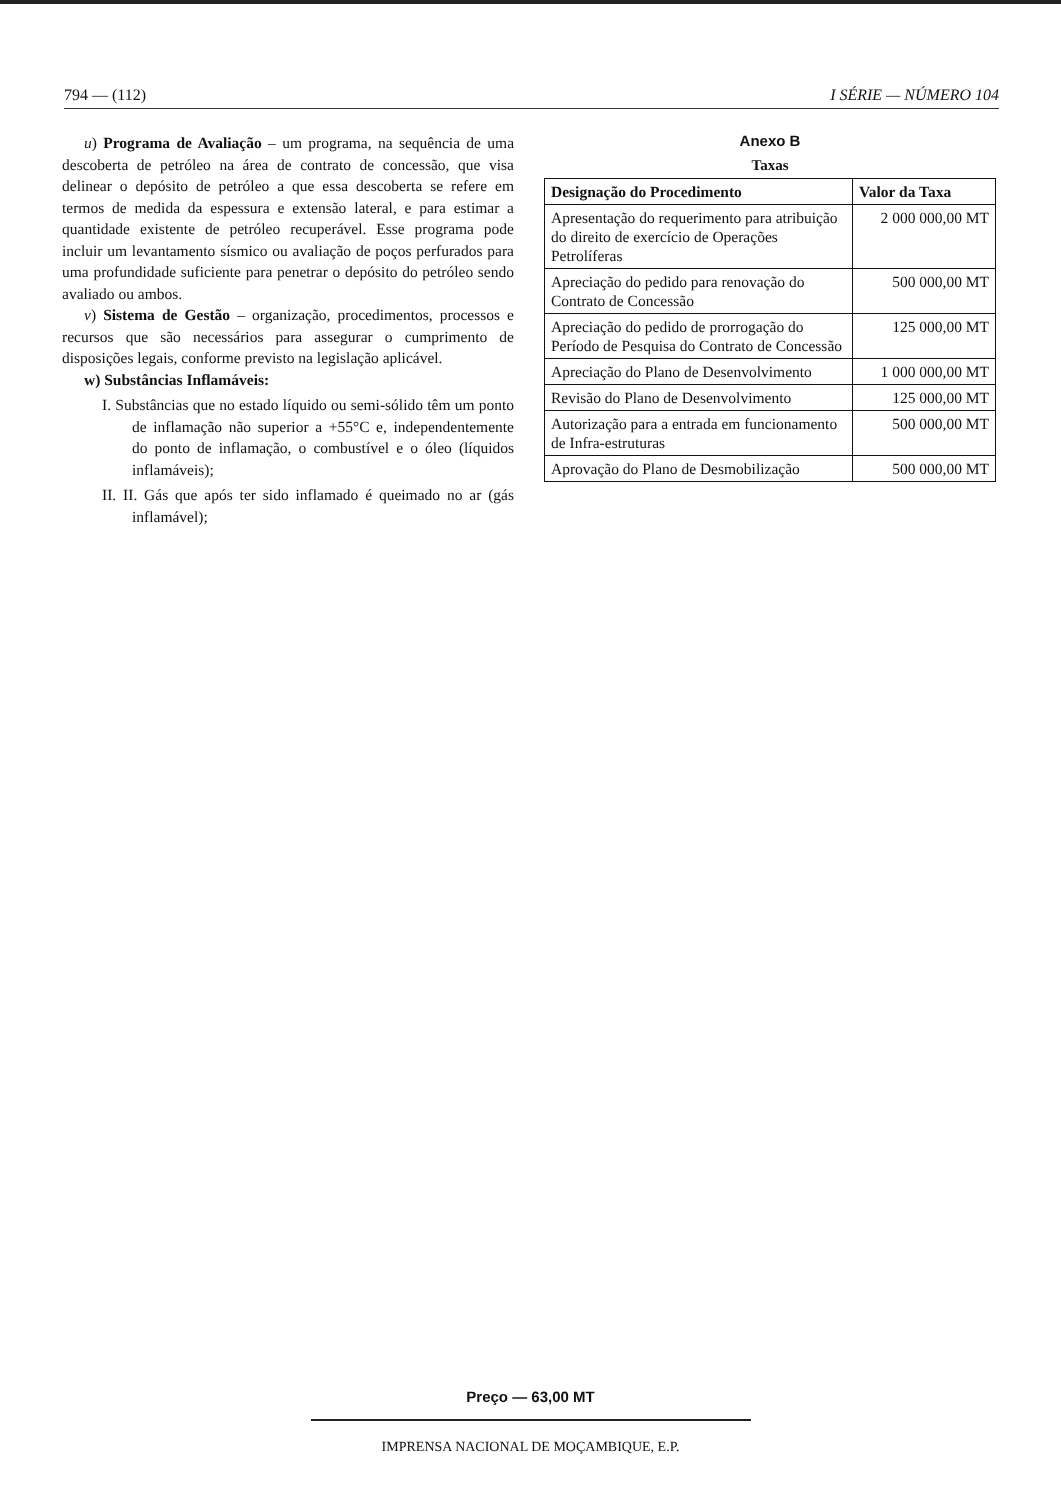794 — (112) I SÉRIE — NÚMERO 104
u) Programa de Avaliação – um programa, na sequência de uma descoberta de petróleo na área de contrato de concessão, que visa delinear o depósito de petróleo a que essa descoberta se refere em termos de medida da espessura e extensão lateral, e para estimar a quantidade existente de petróleo recuperável. Esse programa pode incluir um levantamento sísmico ou avaliação de poços perfurados para uma profundidade suficiente para penetrar o depósito do petróleo sendo avaliado ou ambos.
v) Sistema de Gestão – organização, procedimentos, processos e recursos que são necessários para assegurar o cumprimento de disposições legais, conforme previsto na legislação aplicável.
w) Substâncias Inflamáveis:
I. Substâncias que no estado líquido ou semi-sólido têm um ponto de inflamação não superior a +55°C e, independentemente do ponto de inflamação, o combustível e o óleo (líquidos inflamáveis);
II. II. Gás que após ter sido inflamado é queimado no ar (gás inflamável);
Anexo B
Taxas
| Designação do Procedimento | Valor da Taxa |
| --- | --- |
| Apresentação do requerimento para atribuição do direito de exercício de Operações Petrolíferas | 2 000 000,00 MT |
| Apreciação do pedido para renovação do Contrato de Concessão | 500 000,00 MT |
| Apreciação do pedido de prorrogação do Período de Pesquisa do Contrato de Concessão | 125 000,00 MT |
| Apreciação do Plano de Desenvolvimento | 1 000 000,00 MT |
| Revisão do Plano de Desenvolvimento | 125 000,00 MT |
| Autorização para a entrada em funcionamento de Infra-estruturas | 500 000,00 MT |
| Aprovação do Plano de Desmobilização | 500 000,00 MT |
Preço — 63,00 MT
IMPRENSA NACIONAL DE MOÇAMBIQUE, E.P.